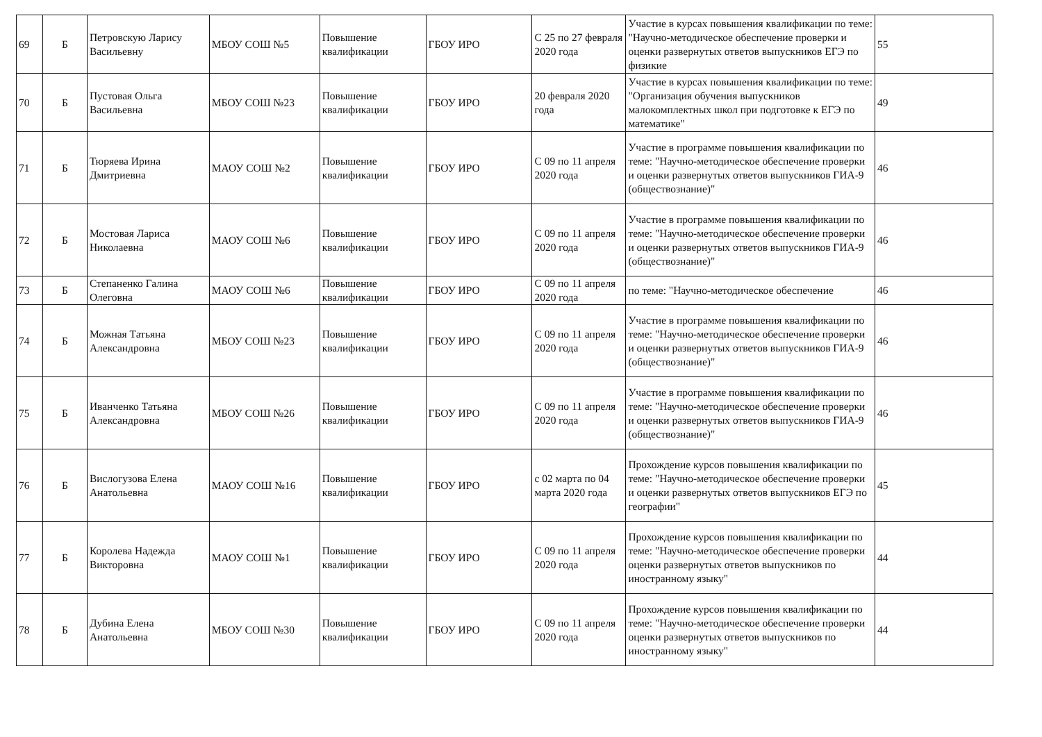| 69 | Б | Петровскую Ларису Васильевну | МБОУ СОШ №5 | Повышение квалификации | ГБОУ ИРО | С 25 по 27 февраля 2020 года | Участие в курсах повышения квалификации по теме: "Научно-методическое обеспечение проверки и оценки развернутых ответов выпускников ЕГЭ по физикие | 55 |
| 70 | Б | Пустовая Ольга Васильевна | МБОУ СОШ №23 | Повышение квалификации | ГБОУ ИРО | 20 февраля 2020 года | Участие в курсах повышения квалификации по теме: "Организация обучения выпускников малокомплектных школ при подготовке к ЕГЭ по математике" | 49 |
| 71 | Б | Тюряева Ирина Дмитриевна | МАОУ СОШ №2 | Повышение квалификации | ГБОУ ИРО | С 09 по 11 апреля 2020 года | Участие в программе повышения квалификации по теме: "Научно-методическое обеспечение проверки и оценки развернутых ответов выпускников ГИА-9 (обществознание)" | 46 |
| 72 | Б | Мостовая Лариса Николаевна | МАОУ СОШ №6 | Повышение квалификации | ГБОУ ИРО | С 09 по 11 апреля 2020 года | Участие в программе повышения квалификации по теме: "Научно-методическое обеспечение проверки и оценки развернутых ответов выпускников ГИА-9 (обществознание)" | 46 |
| 73 | Б | Степаненко Галина Олеговна | МАОУ СОШ №6 | Повышение квалификации | ГБОУ ИРО | С 09 по 11 апреля 2020 года | по теме: "Научно-методическое обеспечение | 46 |
| 74 | Б | Можная Татьяна Александровна | МБОУ СОШ №23 | Повышение квалификации | ГБОУ ИРО | С 09 по 11 апреля 2020 года | Участие в программе повышения квалификации по теме: "Научно-методическое обеспечение проверки и оценки развернутых ответов выпускников ГИА-9 (обществознание)" | 46 |
| 75 | Б | Иванченко Татьяна Александровна | МБОУ СОШ №26 | Повышение квалификации | ГБОУ ИРО | С 09 по 11 апреля 2020 года | Участие в программе повышения квалификации по теме: "Научно-методическое обеспечение проверки и оценки развернутых ответов выпускников ГИА-9 (обществознание)" | 46 |
| 76 | Б | Вислогузова Елена Анатольевна | МАОУ СОШ №16 | Повышение квалификации | ГБОУ ИРО | с 02 марта по 04 марта 2020 года | Прохождение курсов повышения квалификации по теме: "Научно-методическое обеспечение проверки и оценки развернутых ответов выпускников ЕГЭ по географии" | 45 |
| 77 | Б | Королева Надежда Викторовна | МАОУ СОШ №1 | Повышение квалификации | ГБОУ ИРО | С 09 по 11 апреля 2020 года | Прохождение курсов повышения квалификации по теме: "Научно-методическое обеспечение проверки оценки развернутых ответов выпускников по иностранному языку" | 44 |
| 78 | Б | Дубина Елена Анатольевна | МБОУ СОШ №30 | Повышение квалификации | ГБОУ ИРО | С 09 по 11 апреля 2020 года | Прохождение курсов повышения квалификации по теме: "Научно-методическое обеспечение проверки оценки развернутых ответов выпускников по иностранному языку" | 44 |